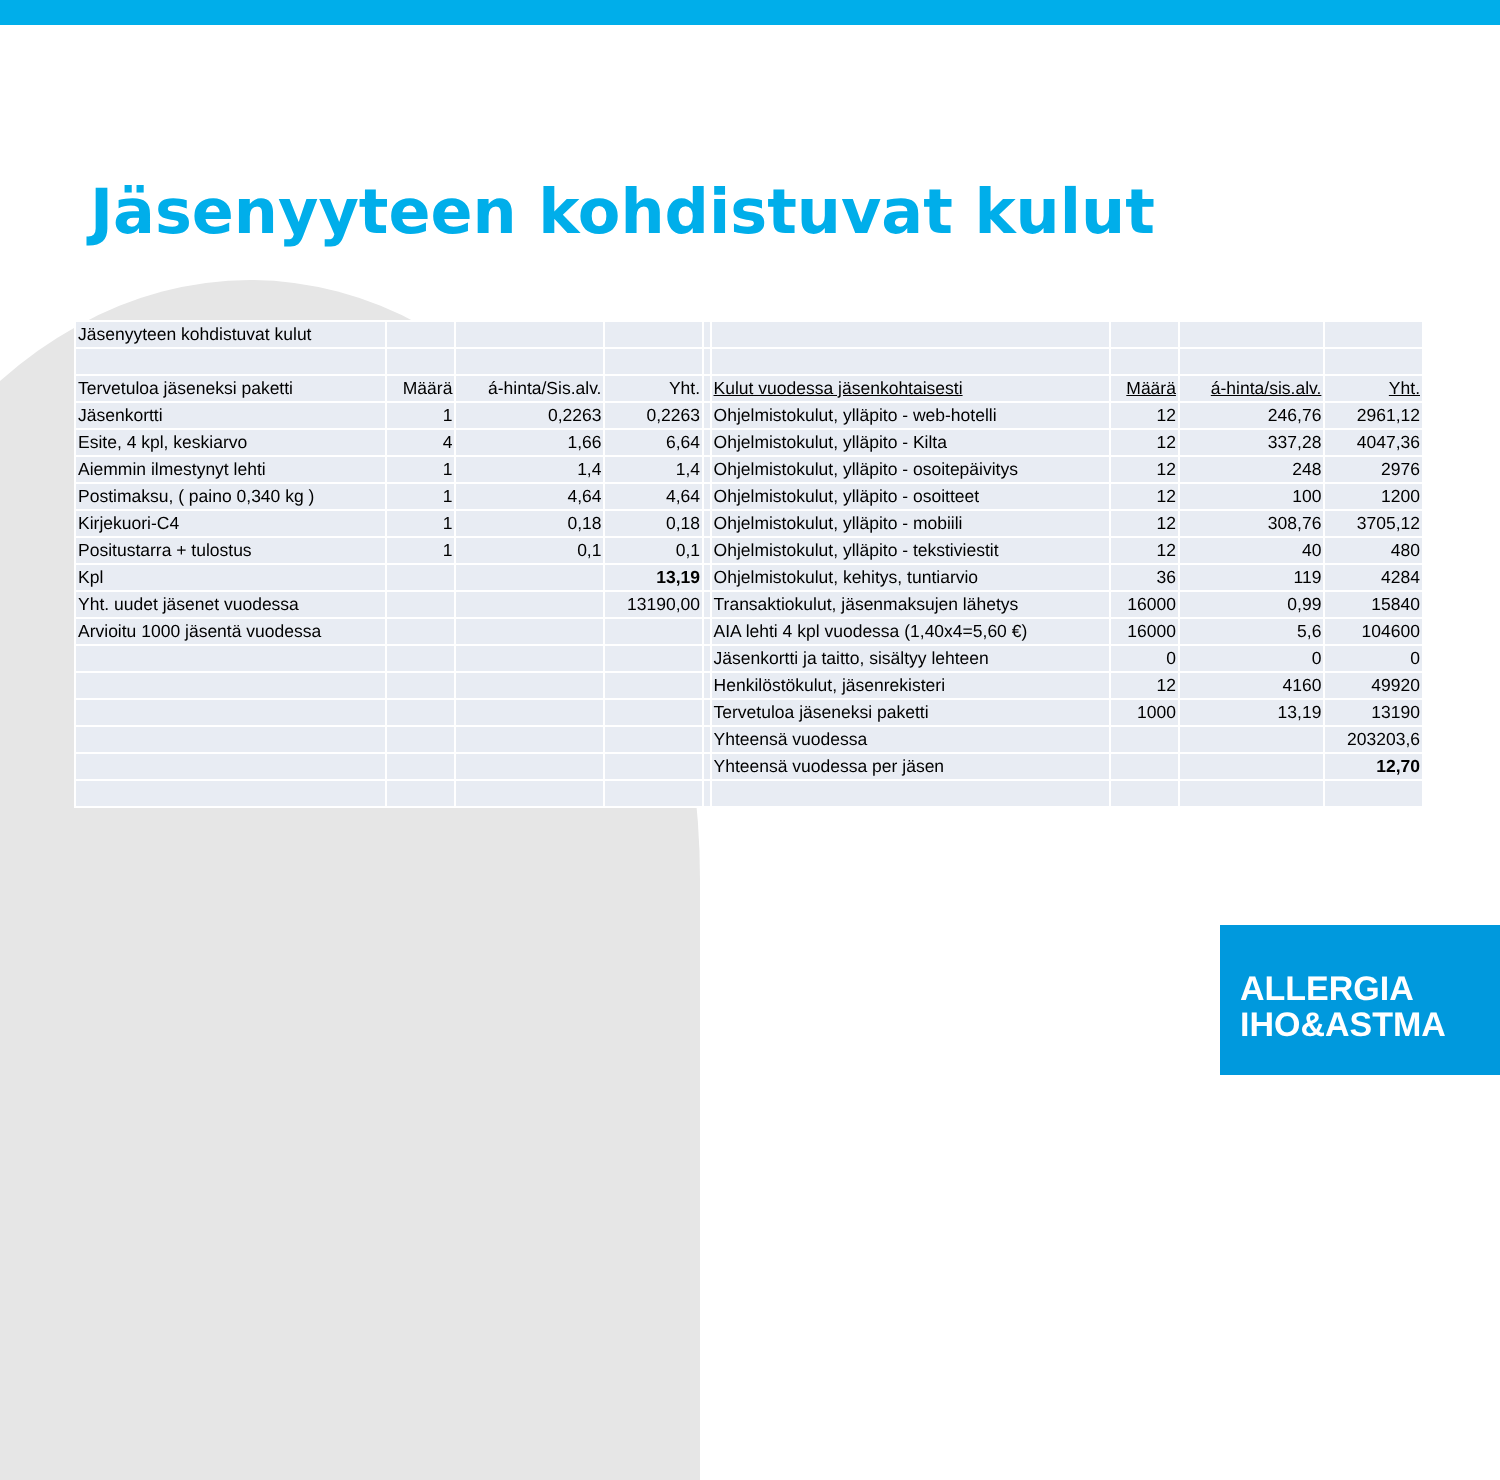Jäsenyyteen kohdistuvat kulut
| Jäsenyyteen kohdistuvat kulut | | | | | | | | |
| Tervetuloa jäseneksi paketti | Määrä | á-hinta/Sis.alv. | Yht. | | Kulut vuodessa jäsenkohtaisesti | Määrä | á-hinta/sis.alv. | Yht. |
| Jäsenkortti | 1 | 0,2263 | 0,2263 | | Ohjelmistokulut, ylläpito - web-hotelli | 12 | 246,76 | 2961,12 |
| Esite, 4 kpl, keskiarvo | 4 | 1,66 | 6,64 | | Ohjelmistokulut, ylläpito - Kilta | 12 | 337,28 | 4047,36 |
| Aiemmin ilmestynyt lehti | 1 | 1,4 | 1,4 | | Ohjelmistokulut, ylläpito - osoitepäivitys | 12 | 248 | 2976 |
| Postimaksu, ( paino 0,340 kg ) | 1 | 4,64 | 4,64 | | Ohjelmistokulut, ylläpito - osoitteet | 12 | 100 | 1200 |
| Kirjekuori-C4 | 1 | 0,18 | 0,18 | | Ohjelmistokulut, ylläpito - mobiili | 12 | 308,76 | 3705,12 |
| Positustarra + tulostus | 1 | 0,1 | 0,1 | | Ohjelmistokulut, ylläpito - tekstiviestit | 12 | 40 | 480 |
| Kpl | | | 13,19 | | Ohjelmistokulut, kehitys, tuntiarvio | 36 | 119 | 4284 |
| Yht. uudet jäsenet vuodessa | | | 13190,00 | | Transaktiokulut, jäsenmaksujen lähetys | 16000 | 0,99 | 15840 |
| Arvioitu 1000 jäsentä vuodessa | | | | | AIA lehti 4 kpl vuodessa (1,40x4=5,60 €) | 16000 | 5,6 | 104600 |
| | | | | | Jäsenkortti ja taitto, sisältyy lehteen | 0 | 0 | 0 |
| | | | | | Henkilöstökulut, jäsenrekisteri | 12 | 4160 | 49920 |
| | | | | | Tervetuloa jäseneksi paketti | 1000 | 13,19 | 13190 |
| | | | | | Yhteensä vuodessa | | | 203203,6 |
| | | | | | Yhteensä vuodessa per jäsen | | | 12,70 |
ALLERGIA
IHO&ASTMA